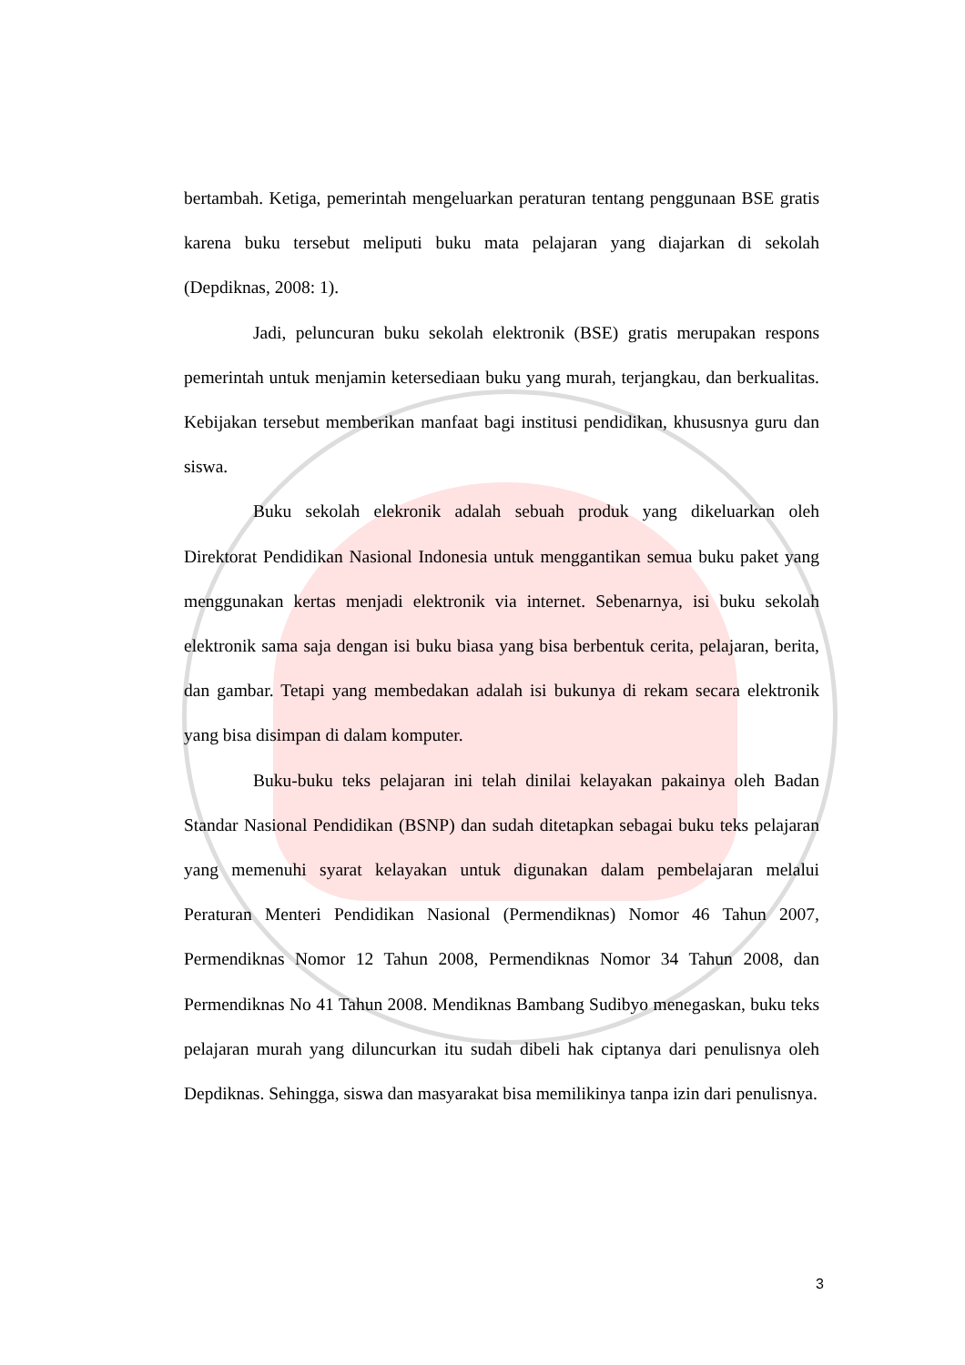bertambah. Ketiga, pemerintah mengeluarkan peraturan tentang penggunaan BSE gratis karena buku tersebut meliputi buku mata pelajaran yang diajarkan di sekolah (Depdiknas, 2008: 1).
Jadi, peluncuran buku sekolah elektronik (BSE) gratis merupakan respons pemerintah untuk menjamin ketersediaan buku yang murah, terjangkau, dan berkualitas. Kebijakan tersebut memberikan manfaat bagi institusi pendidikan, khususnya guru dan siswa.
Buku sekolah elekronik adalah sebuah produk yang dikeluarkan oleh Direktorat Pendidikan Nasional Indonesia untuk menggantikan semua buku paket yang menggunakan kertas menjadi elektronik via internet. Sebenarnya, isi buku sekolah elektronik sama saja dengan isi buku biasa yang bisa berbentuk cerita, pelajaran, berita, dan gambar. Tetapi yang membedakan adalah isi bukunya di rekam secara elektronik yang bisa disimpan di dalam komputer.
Buku-buku teks pelajaran ini telah dinilai kelayakan pakainya oleh Badan Standar Nasional Pendidikan (BSNP) dan sudah ditetapkan sebagai buku teks pelajaran yang memenuhi syarat kelayakan untuk digunakan dalam pembelajaran melalui Peraturan Menteri Pendidikan Nasional (Permendiknas) Nomor 46 Tahun 2007, Permendiknas Nomor 12 Tahun 2008, Permendiknas Nomor 34 Tahun 2008, dan Permendiknas No 41 Tahun 2008. Mendiknas Bambang Sudibyo menegaskan, buku teks pelajaran murah yang diluncurkan itu sudah dibeli hak ciptanya dari penulisnya oleh Depdiknas. Sehingga, siswa dan masyarakat bisa memilikinya tanpa izin dari penulisnya.
3